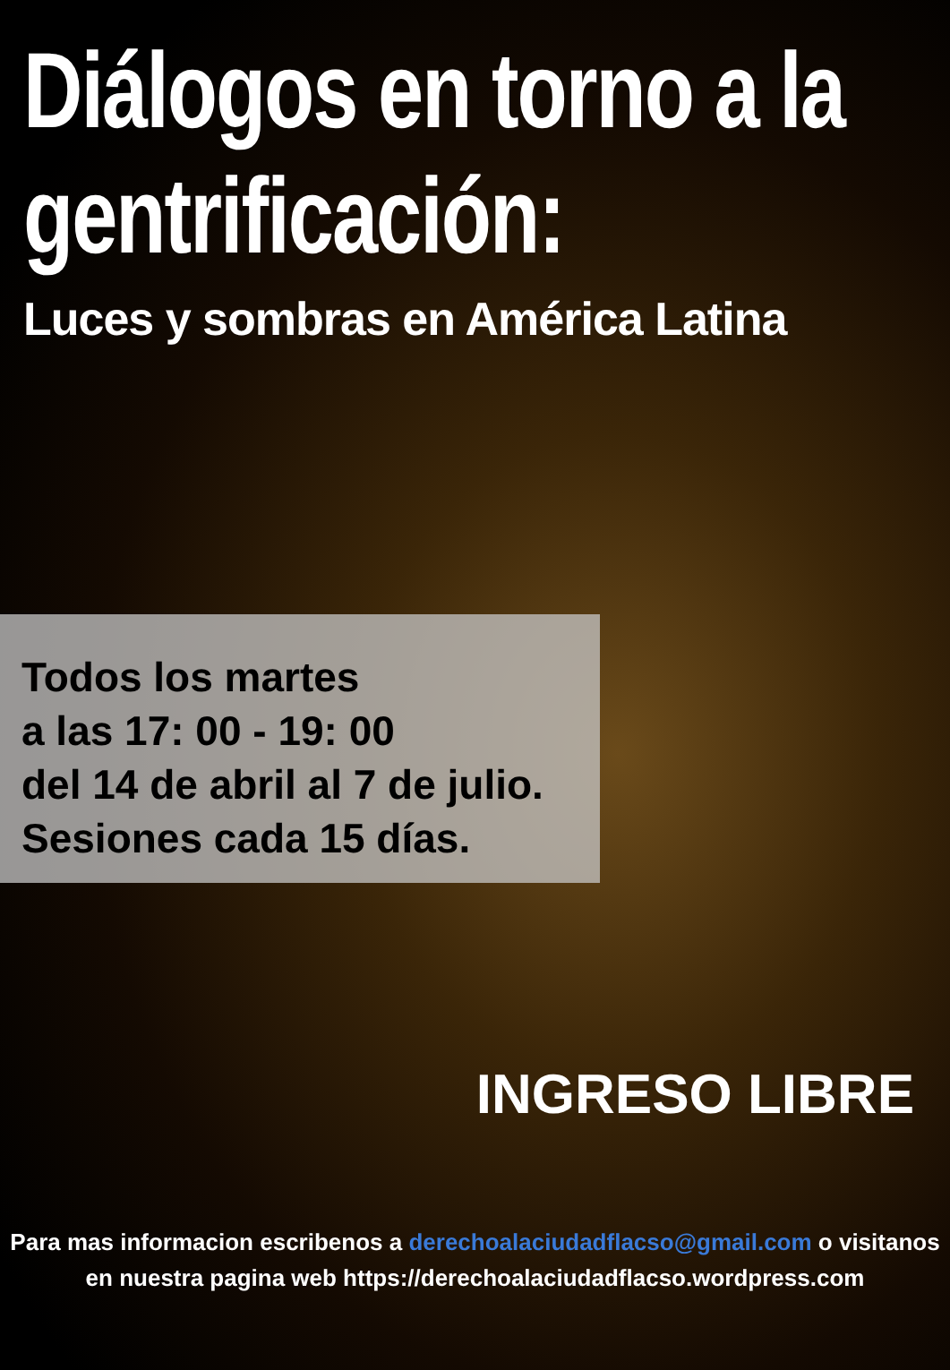Diálogos en torno a la
gentrificación:
Luces y sombras en América Latina
Todos los martes
a las 17: 00 - 19: 00
del 14 de abril al 7 de julio.
Sesiones cada 15 días.
INGRESO LIBRE
Para mas informacion escribenos a derechoalaciudadflacso@gmail.com o visitanos
en nuestra pagina web https://derechoalaciudadflacso.wordpress.com